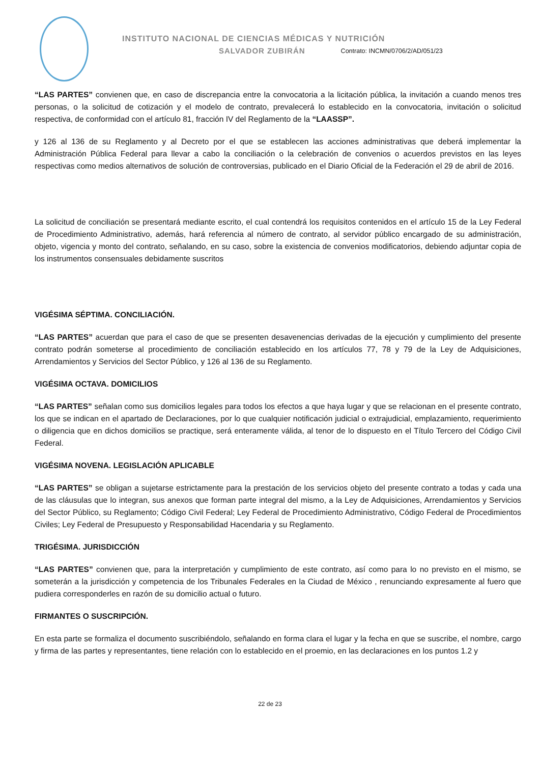INSTITUTO NACIONAL DE CIENCIAS MÉDICAS Y NUTRICIÓN
SALVADOR ZUBIRÁN Contrato: INCMN/0706/2/AD/051/23
“LAS PARTES” convienen que, en caso de discrepancia entre la convocatoria a la licitación pública, la invitación a cuando menos tres personas, o la solicitud de cotización y el modelo de contrato, prevalecerá lo establecido en la convocatoria, invitación o solicitud respectiva, de conformidad con el artículo 81, fracción IV del Reglamento de la “LAASSP”.
y 126 al 136 de su Reglamento y al Decreto por el que se establecen las acciones administrativas que deberá implementar la Administración Pública Federal para llevar a cabo la conciliación o la celebración de convenios o acuerdos previstos en las leyes respectivas como medios alternativos de solución de controversias, publicado en el Diario Oficial de la Federación el 29 de abril de 2016.
La solicitud de conciliación se presentará mediante escrito, el cual contendrá los requisitos contenidos en el artículo 15 de la Ley Federal de Procedimiento Administrativo, además, hará referencia al número de contrato, al servidor público encargado de su administración, objeto, vigencia y monto del contrato, señalando, en su caso, sobre la existencia de convenios modificatorios, debiendo adjuntar copia de los instrumentos consensuales debidamente suscritos
VIGÉSIMA SÉPTIMA. CONCILIACIÓN.
“LAS PARTES” acuerdan que para el caso de que se presenten desavenencias derivadas de la ejecución y cumplimiento del presente contrato podrán someterse al procedimiento de conciliación establecido en los artículos 77, 78 y 79 de la Ley de Adquisiciones, Arrendamientos y Servicios del Sector Público, y 126 al 136 de su Reglamento.
VIGÉSIMA OCTAVA. DOMICILIOS
“LAS PARTES” señalan como sus domicilios legales para todos los efectos a que haya lugar y que se relacionan en el presente contrato, los que se indican en el apartado de Declaraciones, por lo que cualquier notificación judicial o extrajudicial, emplazamiento, requerimiento o diligencia que en dichos domicilios se practique, será enteramente válida, al tenor de lo dispuesto en el Título Tercero del Código Civil Federal.
VIGÉSIMA NOVENA. LEGISLACIÓN APLICABLE
“LAS PARTES” se obligan a sujetarse estrictamente para la prestación de los servicios objeto del presente contrato a todas y cada una de las cláusulas que lo integran, sus anexos que forman parte integral del mismo, a la Ley de Adquisiciones, Arrendamientos y Servicios del Sector Público, su Reglamento; Código Civil Federal; Ley Federal de Procedimiento Administrativo, Código Federal de Procedimientos Civiles; Ley Federal de Presupuesto y Responsabilidad Hacendaria y su Reglamento.
TRIGÉSIMA. JURISDICCIÓN
“LAS PARTES” convienen que, para la interpretación y cumplimiento de este contrato, así como para lo no previsto en el mismo, se someterán a la jurisdicción y competencia de los Tribunales Federales en la Ciudad de México , renunciando expresamente al fuero que pudiera corresponderles en razón de su domicilio actual o futuro.
FIRMANTES O SUSCRIPCIÓN.
En esta parte se formaliza el documento suscribiéndolo, señalando en forma clara el lugar y la fecha en que se suscribe, el nombre, cargo y firma de las partes y representantes, tiene relación con lo establecido en el proemio, en las declaraciones en los puntos 1.2 y
22 de 23